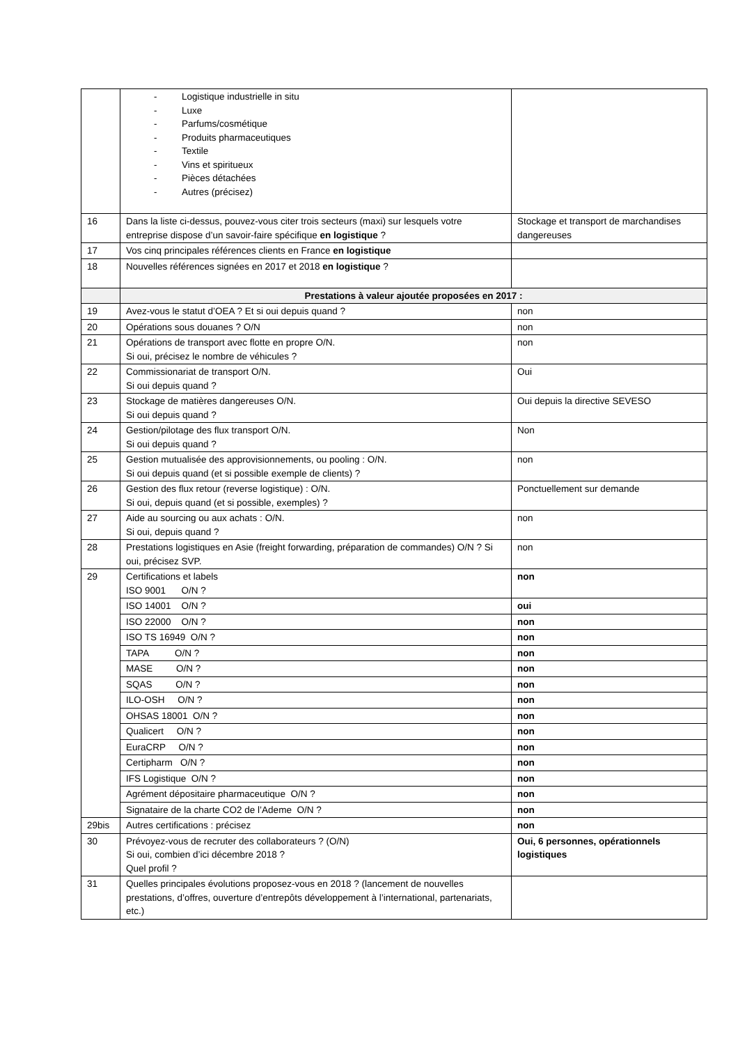| | - Logistique industrielle in situ - Luxe - Parfums/cosmétique - Produits pharmaceutiques - Textile - Vins et spiritueux - Pièces détachées - Autres (précisez) | |
| 16 | Dans la liste ci-dessus, pouvez-vous citer trois secteurs (maxi) sur lesquels votre entreprise dispose d’un savoir-faire spécifique en logistique ? | Stockage et transport de marchandises dangereuses |
| 17 | Vos cinq principales références clients en France en logistique | |
| 18 | Nouvelles références signées en 2017 et 2018 en logistique ? | |
| | Prestations à valeur ajoutée proposées en 2017 : | |
| 19 | Avez-vous le statut d’OEA ? Et si oui depuis quand ? | non |
| 20 | Opérations sous douanes ? O/N | non |
| 21 | Opérations de transport avec flotte en propre O/N. Si oui, précisez le nombre de véhicules ? | non |
| 22 | Commissionariat de transport O/N. Si oui depuis quand ? | Oui |
| 23 | Stockage de matières dangereuses O/N. Si oui depuis quand ? | Oui depuis la directive SEVESO |
| 24 | Gestion/pilotage des flux transport O/N. Si oui depuis quand ? | Non |
| 25 | Gestion mutualisée des approvisionnements, ou pooling : O/N. Si oui depuis quand (et si possible exemple de clients) ? | non |
| 26 | Gestion des flux retour (reverse logistique) : O/N. Si oui, depuis quand (et si possible, exemples) ? | Ponctuellement sur demande |
| 27 | Aide au sourcing ou aux achats : O/N. Si oui, depuis quand ? | non |
| 28 | Prestations logistiques en Asie (freight forwarding, préparation de commandes) O/N ? Si oui, précisez SVP. | non |
| 29 | Certifications et labels ISO 9001 O/N ? | non |
| | ISO 14001 O/N ? | oui |
| | ISO 22000 O/N ? | non |
| | ISO TS 16949 O/N ? | non |
| | TAPA O/N ? | non |
| | MASE O/N ? | non |
| | SQAS O/N ? | non |
| | ILO-OSH O/N ? | non |
| | OHSAS 18001 O/N ? | non |
| | Qualicert O/N ? | non |
| | EuraCRP O/N ? | non |
| | Certipharm O/N ? | non |
| | IFS Logistique O/N ? | non |
| | Agrément dépositaire pharmaceutique O/N ? | non |
| | Signataire de la charte CO2 de l’Ademe O/N ? | non |
| 29bis | Autres certifications : précisez | non |
| 30 | Prévoyez-vous de recruter des collaborateurs ? (O/N) Si oui, combien d’ici décembre 2018 ? Quel profil ? | Oui, 6 personnes, opérationnels logistiques |
| 31 | Quelles principales évolutions proposez-vous en 2018 ? (lancement de nouvelles prestations, d’offres, ouverture d’entrepôts développement à l’international, partenariats, etc.) | |